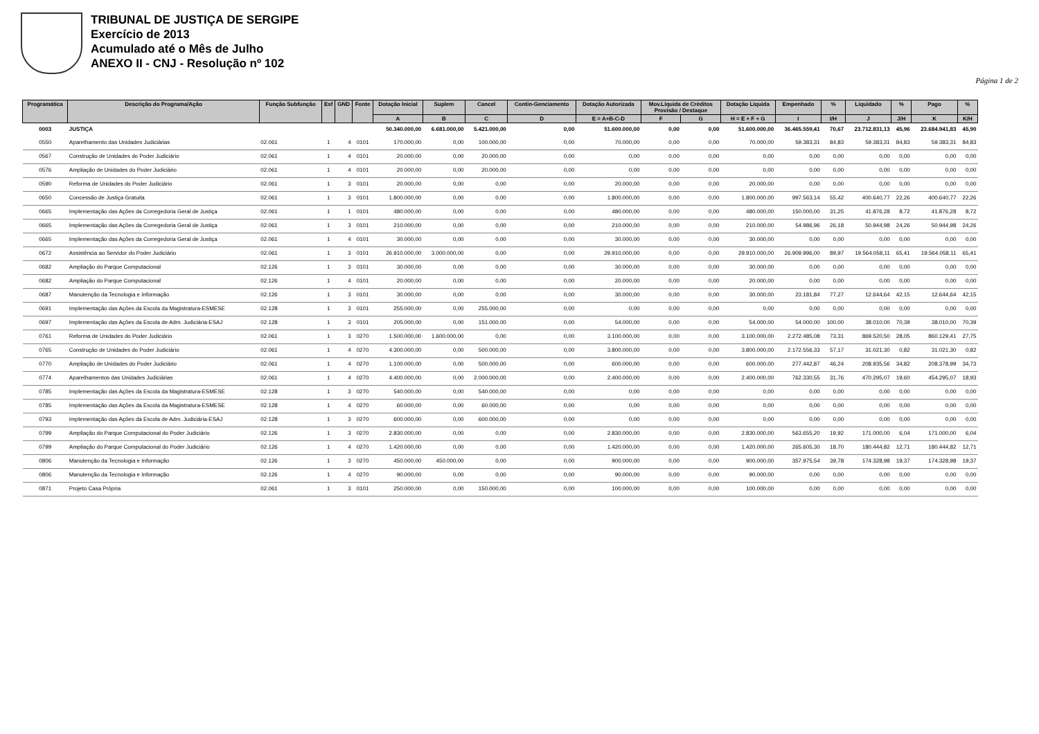TRIBUNAL DE JUSTIÇA DE SERGIPE
Exercício de 2013
Acumulado até o Mês de Julho
ANEXO II - CNJ - Resolução nº 102
Página 1 de 2
| Programática | Descrição do Programa/Ação | Função Subfunção | Esf | GND | Fonte | Dotação Inicial | Suplem | Cancel | Contin-Genciamento | Dotação Autorizada | Mov.Líquida de Créditos Provisão / Destaque | | Dotação Líquida | Empenhado | % | Liquidado | % | Pago | % |
| --- | --- | --- | --- | --- | --- | --- | --- | --- | --- | --- | --- | --- | --- | --- | --- | --- | --- | --- | --- |
| | | | | | | A | B | C | D | E = A+B-C-D | F | G | H = E + F + G | I | I/H | J | J/H | K | K/H |
| 0003 | JUSTIÇA | | | | | 50.340.000,00 | 6.681.000,00 | 5.421.000,00 | 0,00 | 51.600.000,00 | 0,00 | 0,00 | 51.600.000,00 | 36.465.559,41 | 70,67 | 23.712.831,13 | 45,96 | 23.684.941,83 | 45,90 |
| 0550 | Aparelhamento das Unidades Judiciárias | 02.061 | 1 | 4 | 0101 | 170.000,00 | 0,00 | 100.000,00 | 0,00 | 70.000,00 | 0,00 | 0,00 | 70.000,00 | 59.383,31 | 84,83 | 59.383,31 | 84,83 | 59.383,31 | 84,83 |
| 0567 | Construção de Unidades do Poder Judiciário | 02.061 | 1 | 4 | 0101 | 20.000,00 | 0,00 | 20.000,00 | 0,00 | 0,00 | 0,00 | 0,00 | 0,00 | 0,00 | 0,00 | 0,00 | 0,00 | 0,00 | 0,00 |
| 0576 | Ampliação de Unidades do Poder Judiciário | 02.061 | 1 | 4 | 0101 | 20.000,00 | 0,00 | 20.000,00 | 0,00 | 0,00 | 0,00 | 0,00 | 0,00 | 0,00 | 0,00 | 0,00 | 0,00 | 0,00 | 0,00 |
| 0590 | Reforma de Unidades do Poder Judiciário | 02.061 | 1 | 3 | 0101 | 20.000,00 | 0,00 | 0,00 | 0,00 | 20.000,00 | 0,00 | 0,00 | 20.000,00 | 0,00 | 0,00 | 0,00 | 0,00 | 0,00 | 0,00 |
| 0650 | Concessão de Justiça Gratuita | 02.061 | 1 | 3 | 0101 | 1.800.000,00 | 0,00 | 0,00 | 0,00 | 1.800.000,00 | 0,00 | 0,00 | 1.800.000,00 | 997.563,14 | 55,42 | 400.640,77 | 22,26 | 400.640,77 | 22,26 |
| 0665 | Implementação das Ações da Corregedoria Geral de Justiça | 02.061 | 1 | 1 | 0101 | 480.000,00 | 0,00 | 0,00 | 0,00 | 480.000,00 | 0,00 | 0,00 | 480.000,00 | 150.000,00 | 31,25 | 41.876,28 | 8,72 | 41.876,28 | 8,72 |
| 0665 | Implementação das Ações da Corregedoria Geral de Justiça | 02.061 | 1 | 3 | 0101 | 210.000,00 | 0,00 | 0,00 | 0,00 | 210.000,00 | 0,00 | 0,00 | 210.000,00 | 54.986,96 | 26,18 | 50.944,98 | 24,26 | 50.944,98 | 24,26 |
| 0665 | Implementação das Ações da Corregedoria Geral de Justiça | 02.061 | 1 | 4 | 0101 | 30.000,00 | 0,00 | 0,00 | 0,00 | 30.000,00 | 0,00 | 0,00 | 30.000,00 | 0,00 | 0,00 | 0,00 | 0,00 | 0,00 | 0,00 |
| 0672 | Assistência ao Servidor do Poder Judiciário | 02.061 | 1 | 3 | 0101 | 26.910.000,00 | 3.000.000,00 | 0,00 | 0,00 | 29.910.000,00 | 0,00 | 0,00 | 29.910.000,00 | 26.909.996,00 | 89,97 | 19.564.058,11 | 65,41 | 19.564.058,11 | 65,41 |
| 0682 | Ampliação do Parque Computacional | 02.126 | 1 | 3 | 0101 | 30.000,00 | 0,00 | 0,00 | 0,00 | 30.000,00 | 0,00 | 0,00 | 30.000,00 | 0,00 | 0,00 | 0,00 | 0,00 | 0,00 | 0,00 |
| 0682 | Ampliação do Parque Computacional | 02.126 | 1 | 4 | 0101 | 20.000,00 | 0,00 | 0,00 | 0,00 | 20.000,00 | 0,00 | 0,00 | 20.000,00 | 0,00 | 0,00 | 0,00 | 0,00 | 0,00 | 0,00 |
| 0687 | Manutenção da Tecnologia e Informação | 02.126 | 1 | 3 | 0101 | 30.000,00 | 0,00 | 0,00 | 0,00 | 30.000,00 | 0,00 | 0,00 | 30.000,00 | 23.181,84 | 77,27 | 12.644,64 | 42,15 | 12.644,64 | 42,15 |
| 0691 | Implementação das Ações da Escola da Magistratura-ESMESE | 02.128 | 1 | 3 | 0101 | 255.000,00 | 0,00 | 255.000,00 | 0,00 | 0,00 | 0,00 | 0,00 | 0,00 | 0,00 | 0,00 | 0,00 | 0,00 | 0,00 | 0,00 |
| 0697 | Implementação das Ações da Escola de Adm. Judiciária-ESAJ | 02.128 | 1 | 3 | 0101 | 205.000,00 | 0,00 | 151.000,00 | 0,00 | 54.000,00 | 0,00 | 0,00 | 54.000,00 | 54.000,00 | 100,00 | 38.010,00 | 70,39 | 38.010,00 | 70,39 |
| 0761 | Reforma de Unidades do Poder Judiciário | 02.061 | 1 | 3 | 0270 | 1.500.000,00 | 1.600.000,00 | 0,00 | 0,00 | 3.100.000,00 | 0,00 | 0,00 | 3.100.000,00 | 2.272.485,08 | 73,31 | 869.520,50 | 28,05 | 860.129,41 | 27,75 |
| 0765 | Construção de Unidades do Poder Judiciário | 02.061 | 1 | 4 | 0270 | 4.300.000,00 | 0,00 | 500.000,00 | 0,00 | 3.800.000,00 | 0,00 | 0,00 | 3.800.000,00 | 2.172.556,33 | 57,17 | 31.021,30 | 0,82 | 31.021,30 | 0,82 |
| 0770 | Ampliação de Unidades do Poder Judiciário | 02.061 | 1 | 4 | 0270 | 1.100.000,00 | 0,00 | 500.000,00 | 0,00 | 600.000,00 | 0,00 | 0,00 | 600.000,00 | 277.442,87 | 46,24 | 208.935,56 | 34,82 | 208.378,99 | 34,73 |
| 0774 | Aparelhamentos das Unidades Judiciárias | 02.061 | 1 | 4 | 0270 | 4.400.000,00 | 0,00 | 2.000.000,00 | 0,00 | 2.400.000,00 | 0,00 | 0,00 | 2.400.000,00 | 762.330,55 | 31,76 | 470.295,07 | 19,60 | 454.295,07 | 18,93 |
| 0785 | Implementação das Ações da Escola da Magistratura-ESMESE | 02.128 | 1 | 3 | 0270 | 540.000,00 | 0,00 | 540.000,00 | 0,00 | 0,00 | 0,00 | 0,00 | 0,00 | 0,00 | 0,00 | 0,00 | 0,00 | 0,00 | 0,00 |
| 0785 | Implementação das Ações da Escola da Magistratura-ESMESE | 02.128 | 1 | 4 | 0270 | 60.000,00 | 0,00 | 60.000,00 | 0,00 | 0,00 | 0,00 | 0,00 | 0,00 | 0,00 | 0,00 | 0,00 | 0,00 | 0,00 | 0,00 |
| 0793 | Implementação das Ações da Escola de Adm. Judiciária-ESAJ | 02.128 | 1 | 3 | 0270 | 600.000,00 | 0,00 | 600.000,00 | 0,00 | 0,00 | 0,00 | 0,00 | 0,00 | 0,00 | 0,00 | 0,00 | 0,00 | 0,00 | 0,00 |
| 0799 | Ampliação do Parque Computacional do Poder Judiciário | 02.126 | 1 | 3 | 0270 | 2.830.000,00 | 0,00 | 0,00 | 0,00 | 2.830.000,00 | 0,00 | 0,00 | 2.830.000,00 | 563.655,20 | 19,92 | 171.000,00 | 6,04 | 171.000,00 | 6,04 |
| 0799 | Ampliação do Parque Computacional do Poder Judiciário | 02.126 | 1 | 4 | 0270 | 1.420.000,00 | 0,00 | 0,00 | 0,00 | 1.420.000,00 | 0,00 | 0,00 | 1.420.000,00 | 265.605,30 | 18,70 | 180.444,82 | 12,71 | 180.444,82 | 12,71 |
| 0806 | Manutenção da Tecnologia e Informação | 02.126 | 1 | 3 | 0270 | 450.000,00 | 450.000,00 | 0,00 | 0,00 | 900.000,00 | 0,00 | 0,00 | 900.000,00 | 357.975,54 | 39,78 | 174.328,98 | 19,37 | 174.328,98 | 19,37 |
| 0806 | Manutenção da Tecnologia e Informação | 02.126 | 1 | 4 | 0270 | 90.000,00 | 0,00 | 0,00 | 0,00 | 90.000,00 | 0,00 | 0,00 | 90.000,00 | 0,00 | 0,00 | 0,00 | 0,00 | 0,00 | 0,00 |
| 0871 | Projeto Casa Própria | 02.061 | 1 | 3 | 0101 | 250.000,00 | 0,00 | 150.000,00 | 0,00 | 100.000,00 | 0,00 | 0,00 | 100.000,00 | 0,00 | 0,00 | 0,00 | 0,00 | 0,00 | 0,00 |